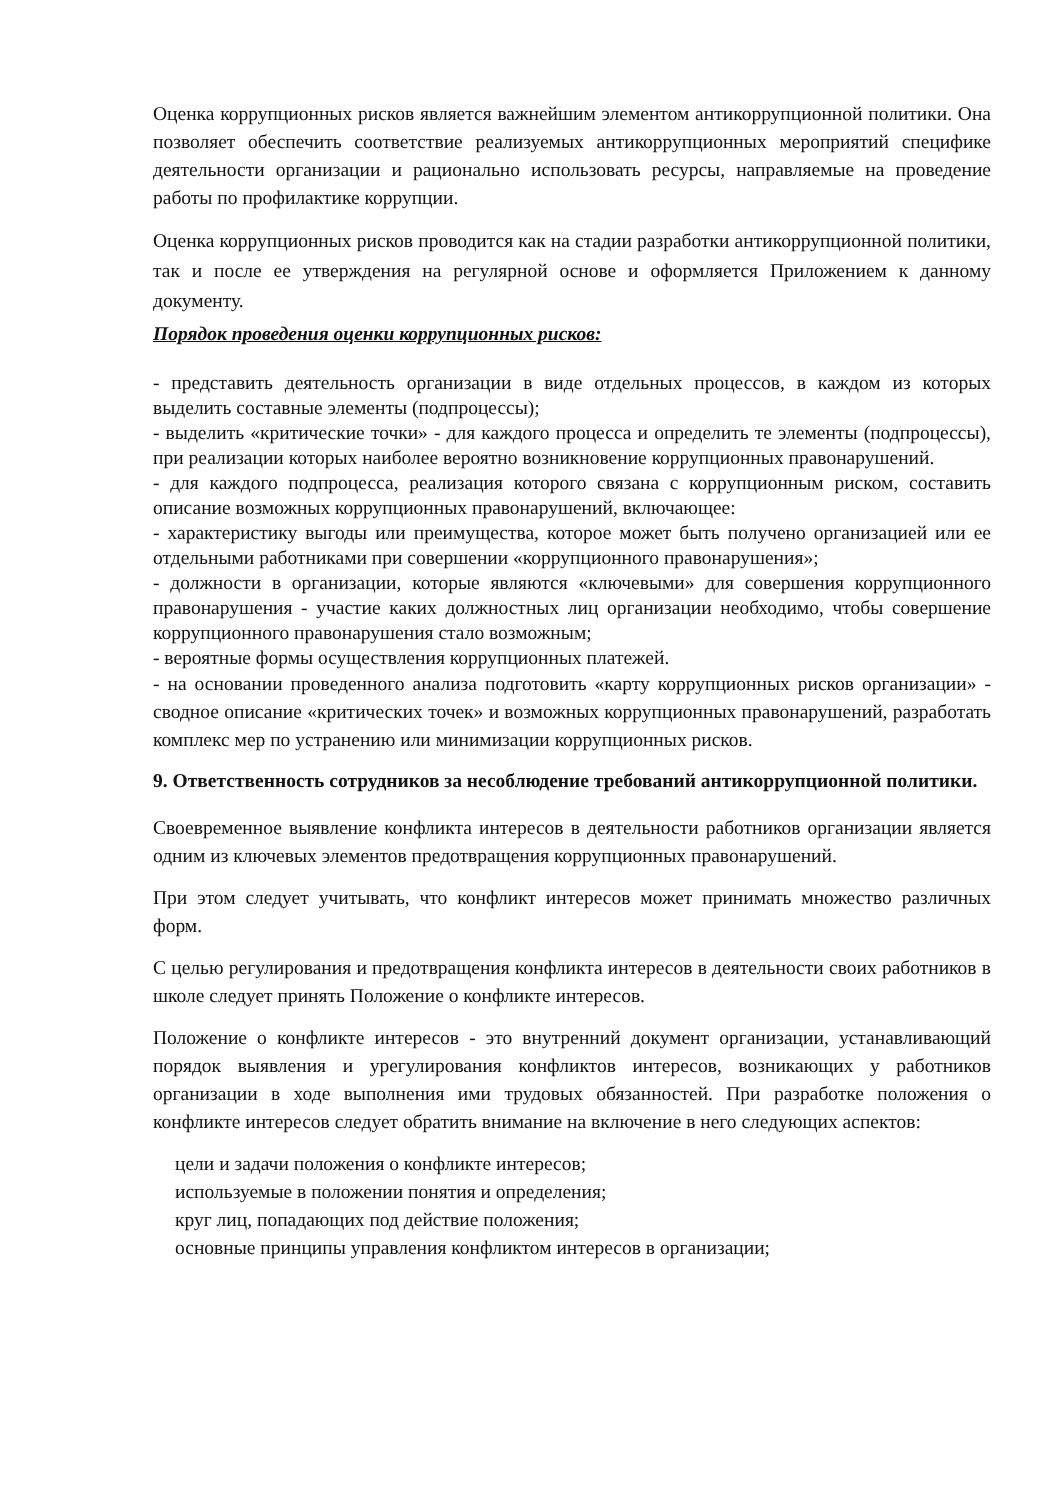Оценка коррупционных рисков является важнейшим элементом антикоррупционной политики. Она позволяет обеспечить соответствие реализуемых антикоррупционных мероприятий специфике деятельности организации и рационально использовать ресурсы, направляемые на проведение работы по профилактике коррупции.
Оценка коррупционных рисков проводится как на стадии разработки антикоррупционной политики, так и после ее утверждения на регулярной основе и оформляется Приложением к данному документу.
Порядок проведения оценки коррупционных рисков:
- представить деятельность организации в виде отдельных процессов, в каждом из которых выделить составные элементы (подпроцессы);
- выделить «критические точки» - для каждого процесса и определить те элементы (подпроцессы), при реализации которых наиболее вероятно возникновение коррупционных правонарушений.
- для каждого подпроцесса, реализация которого связана с коррупционным риском, составить описание возможных коррупционных правонарушений, включающее:
- характеристику выгоды или преимущества, которое может быть получено организацией или ее отдельными работниками при совершении «коррупционного правонарушения»;
- должности в организации, которые являются «ключевыми» для совершения коррупционного правонарушения - участие каких должностных лиц организации необходимо, чтобы совершение коррупционного правонарушения стало возможным;
- вероятные формы осуществления коррупционных платежей.
- на основании проведенного анализа подготовить «карту коррупционных рисков организации» - сводное описание «критических точек» и возможных коррупционных правонарушений, разработать комплекс мер по устранению или минимизации коррупционных рисков.
9. Ответственность сотрудников за несоблюдение требований антикоррупционной политики.
Своевременное выявление конфликта интересов в деятельности работников организации является одним из ключевых элементов предотвращения коррупционных правонарушений.
При этом следует учитывать, что конфликт интересов может принимать множество различных форм.
С целью регулирования и предотвращения конфликта интересов в деятельности своих работников в школе следует принять Положение о конфликте интересов.
Положение о конфликте интересов - это внутренний документ организации, устанавливающий порядок выявления и урегулирования конфликтов интересов, возникающих у работников организации в ходе выполнения ими трудовых обязанностей. При разработке положения о конфликте интересов следует обратить внимание на включение в него следующих аспектов:
цели и задачи положения о конфликте интересов;
используемые в положении понятия и определения;
круг лиц, попадающих под действие положения;
основные принципы управления конфликтом интересов в организации;